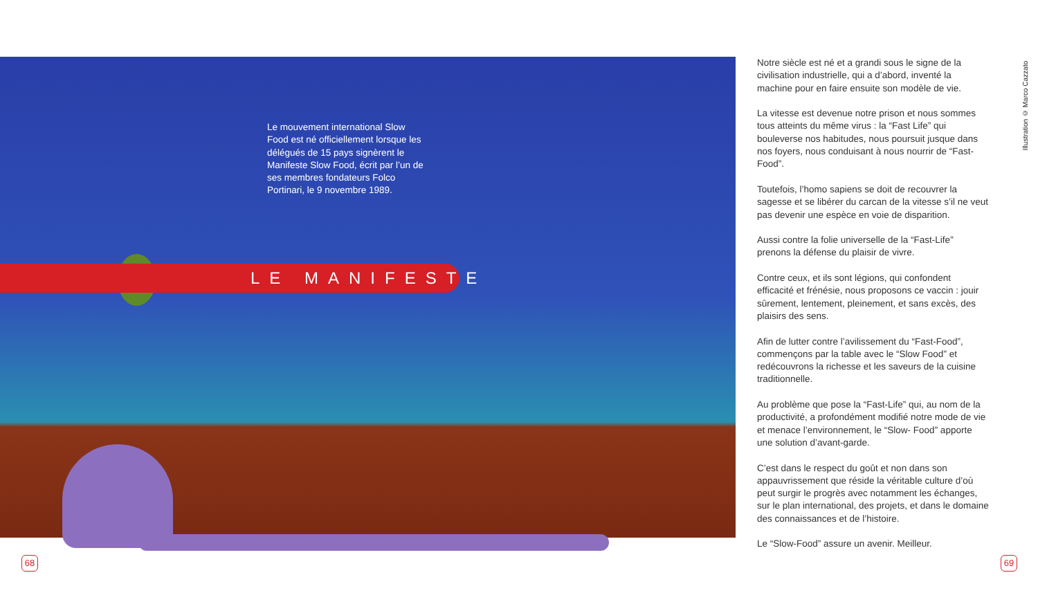Le mouvement international Slow Food est né officiellement lorsque les délégués de 15 pays signèrent le Manifeste Slow Food, écrit par l’un de ses membres fondateurs Folco Portinari, le 9 novembre 1989.
LE MANIFESTE
Notre siècle est né et a grandi sous le signe de la civilisation industrielle, qui a d’abord, inventé la machine pour en faire ensuite son modèle de vie.
La vitesse est devenue notre prison et nous sommes tous atteints du même virus : la “Fast Life” qui bouleverse nos habitudes, nous poursuit jusque dans nos foyers, nous conduisant à nous nourrir de “Fast-Food”.
Toutefois, l’homo sapiens se doit de recouvrer la sagesse et se libérer du carcan de la vitesse s’il ne veut pas devenir une espèce en voie de disparition.
Aussi contre la folie universelle de la “Fast-Life” prenons la défense du plaisir de vivre.
Contre ceux, et ils sont légions, qui confondent efficacité et frénésie, nous proposons ce vaccin : jouir sûrement, lentement, pleinement, et sans excès, des plaisirs des sens.
Afin de lutter contre l’avilissement du “Fast-Food”, commençons par la table avec le “Slow Food” et redécouvrons la richesse et les saveurs de la cuisine traditionnelle.
Au problème que pose la “Fast-Life” qui, au nom de la productivité, a profondément modifié notre mode de vie et menace l’environnement, le “Slow- Food” apporte une solution d’avant-garde.
C’est dans le respect du goût et non dans son appauvrissement que réside la véritable culture d’où peut surgir le progrès avec notamment les échanges, sur le plan international, des projets, et dans le domaine des connaissances et de l’histoire.
Le “Slow-Food” assure un avenir. Meilleur.
Illustration © Marco Cazzato
68 69